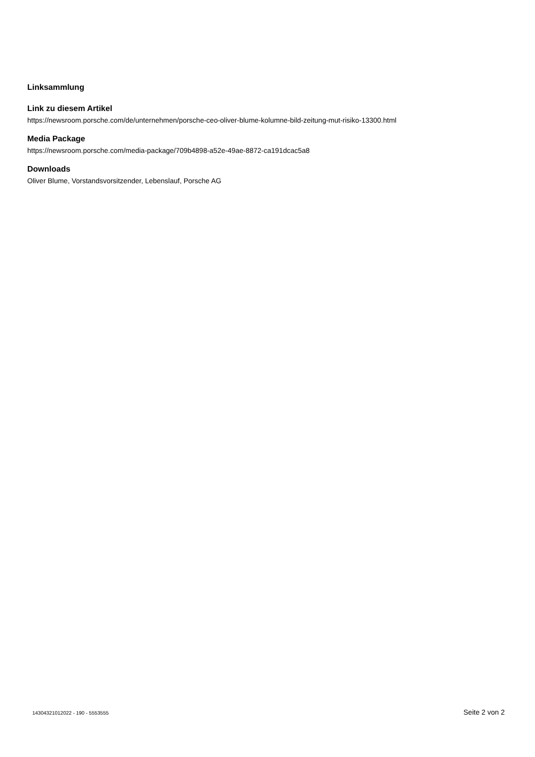Linksammlung
Link zu diesem Artikel
https://newsroom.porsche.com/de/unternehmen/porsche-ceo-oliver-blume-kolumne-bild-zeitung-mut-risiko-13300.html
Media Package
https://newsroom.porsche.com/media-package/709b4898-a52e-49ae-8872-ca191dcac5a8
Downloads
Oliver Blume, Vorstandsvorsitzender, Lebenslauf, Porsche AG
14304321012022 - 190 - 5553555 Seite 2 von 2